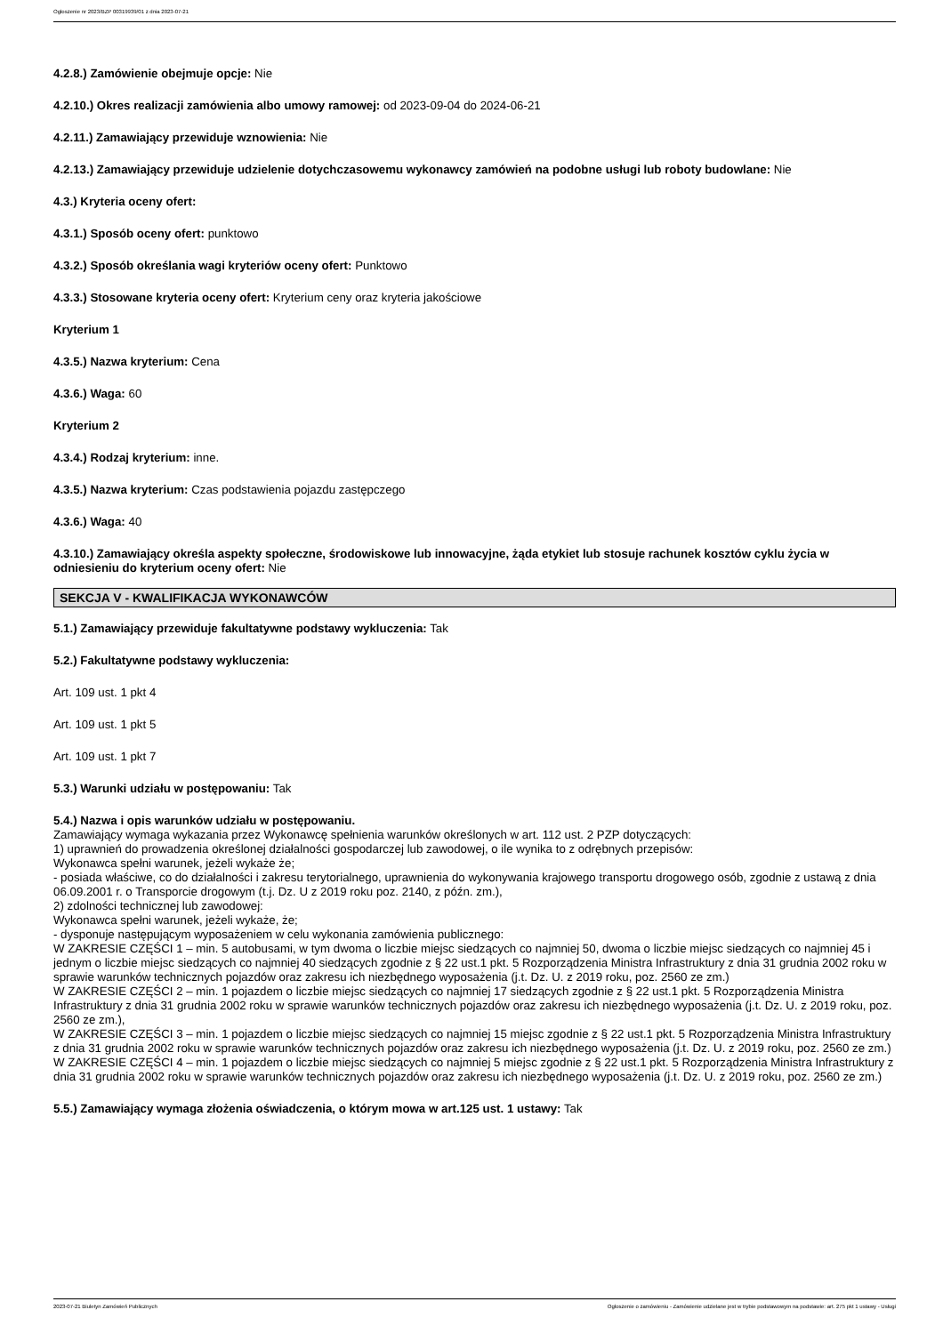Ogłoszenie nr 2023/BZP 00319939/01 z dnia 2023-07-21
4.2.8.) Zamówienie obejmuje opcje: Nie
4.2.10.) Okres realizacji zamówienia albo umowy ramowej: od 2023-09-04 do 2024-06-21
4.2.11.) Zamawiający przewiduje wznowienia: Nie
4.2.13.) Zamawiający przewiduje udzielenie dotychczasowemu wykonawcy zamówień na podobne usługi lub roboty budowlane: Nie
4.3.) Kryteria oceny ofert:
4.3.1.) Sposób oceny ofert: punktowo
4.3.2.) Sposób określania wagi kryteriów oceny ofert: Punktowo
4.3.3.) Stosowane kryteria oceny ofert: Kryterium ceny oraz kryteria jakościowe
Kryterium 1
4.3.5.) Nazwa kryterium: Cena
4.3.6.) Waga: 60
Kryterium 2
4.3.4.) Rodzaj kryterium: inne.
4.3.5.) Nazwa kryterium: Czas podstawienia pojazdu zastępczego
4.3.6.) Waga: 40
4.3.10.) Zamawiający określa aspekty społeczne, środowiskowe lub innowacyjne, żąda etykiet lub stosuje rachunek kosztów cyklu życia w odniesieniu do kryterium oceny ofert: Nie
SEKCJA V - KWALIFIKACJA WYKONAWCÓW
5.1.) Zamawiający przewiduje fakultatywne podstawy wykluczenia: Tak
5.2.) Fakultatywne podstawy wykluczenia:
Art. 109 ust. 1 pkt 4
Art. 109 ust. 1 pkt 5
Art. 109 ust. 1 pkt 7
5.3.) Warunki udziału w postępowaniu: Tak
5.4.) Nazwa i opis warunków udziału w postępowaniu.
Zamawiający wymaga wykazania przez Wykonawcę spełnienia warunków określonych w art. 112 ust. 2 PZP dotyczących:
1) uprawnień do prowadzenia określonej działalności gospodarczej lub zawodowej, o ile wynika to z odrębnych przepisów:
Wykonawca spełni warunek, jeżeli wykaże że;
- posiada właściwe, co do działalności i zakresu terytorialnego, uprawnienia do wykonywania krajowego transportu drogowego osób, zgodnie z ustawą z dnia 06.09.2001 r. o Transporcie drogowym (t.j. Dz. U z 2019 roku poz. 2140, z późn. zm.),
2) zdolności technicznej lub zawodowej:
Wykonawca spełni warunek, jeżeli wykaże, że;
- dysponuje następującym wyposażeniem w celu wykonania zamówienia publicznego:
W ZAKRESIE CZĘŚCI 1 – min. 5 autobusami, w tym dwoma o liczbie miejsc siedzących co najmniej 50, dwoma o liczbie miejsc siedzących co najmniej 45 i jednym o liczbie miejsc siedzących co najmniej 40 siedzących zgodnie z § 22 ust.1 pkt. 5 Rozporządzenia Ministra Infrastruktury z dnia 31 grudnia 2002 roku w sprawie warunków technicznych pojazdów oraz zakresu ich niezbędnego wyposażenia (j.t. Dz. U. z 2019 roku, poz. 2560 ze zm.)
W ZAKRESIE CZĘŚCI 2 – min. 1 pojazdem o liczbie miejsc siedzących co najmniej 17 siedzących zgodnie z § 22 ust.1 pkt. 5 Rozporządzenia Ministra Infrastruktury z dnia 31 grudnia 2002 roku w sprawie warunków technicznych pojazdów oraz zakresu ich niezbędnego wyposażenia (j.t. Dz. U. z 2019 roku, poz. 2560 ze zm.),
W ZAKRESIE CZĘŚCI 3 – min. 1 pojazdem o liczbie miejsc siedzących co najmniej 15 miejsc zgodnie z § 22 ust.1 pkt. 5 Rozporządzenia Ministra Infrastruktury z dnia 31 grudnia 2002 roku w sprawie warunków technicznych pojazdów oraz zakresu ich niezbędnego wyposażenia (j.t. Dz. U. z 2019 roku, poz. 2560 ze zm.)
W ZAKRESIE CZĘŚCI 4 – min. 1 pojazdem o liczbie miejsc siedzących co najmniej 5 miejsc zgodnie z § 22 ust.1 pkt. 5 Rozporządzenia Ministra Infrastruktury z dnia 31 grudnia 2002 roku w sprawie warunków technicznych pojazdów oraz zakresu ich niezbędnego wyposażenia (j.t. Dz. U. z 2019 roku, poz. 2560 ze zm.)
5.5.) Zamawiający wymaga złożenia oświadczenia, o którym mowa w art.125 ust. 1 ustawy: Tak
2023-07-21 Biuletyn Zamówień Publicznych Ogłoszenie o zamówieniu - Zamówienie udzielane jest w trybie podstawowym na podstawie: art. 275 pkt 1 ustawy - Usługi